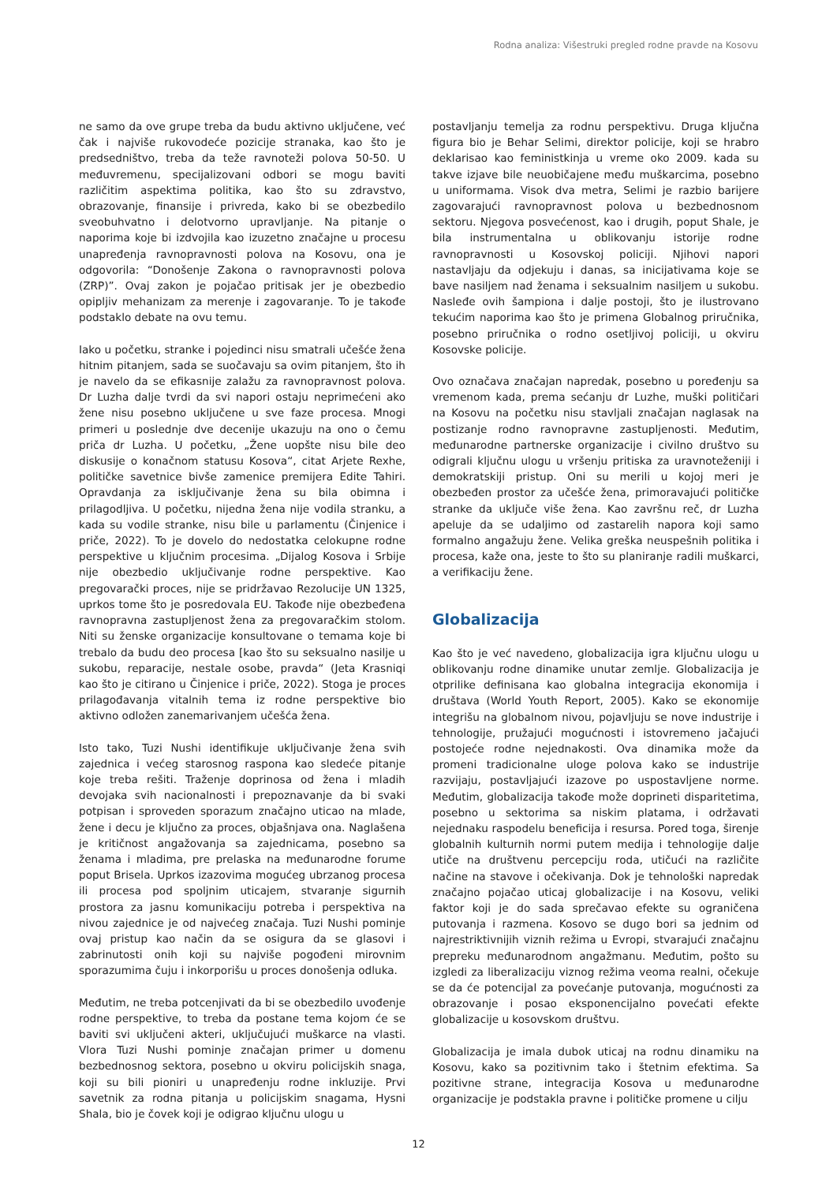Rodna analiza: Višestruki pregled rodne pravde na Kosovu
ne samo da ove grupe treba da budu aktivno uključene, već čak i najviše rukovodeće pozicije stranaka, kao što je predsedništvo, treba da teže ravnoteži polova 50-50. U međuvremenu, specijalizovani odbori se mogu baviti različitim aspektima politika, kao što su zdravstvo, obrazovanje, finansije i privreda, kako bi se obezbedilo sveobuhvatno i delotvorno upravljanje. Na pitanje o naporima koje bi izdvojila kao izuzetno značajne u procesu unapređenja ravnopravnosti polova na Kosovu, ona je odgovorila: “Donošenje Zakona o ravnopravnosti polova (ZRP)”. Ovaj zakon je pojačao pritisak jer je obezbedio opipljiv mehanizam za merenje i zagovaranje. To je takođe podstaklo debate na ovu temu.
Iako u početku, stranke i pojedinci nisu smatrali učešće žena hitnim pitanjem, sada se suočavaju sa ovim pitanjem, što ih je navelo da se efikasnije zalažu za ravnopravnost polova. Dr Luzha dalje tvrdi da svi napori ostaju neprimećeni ako žene nisu posebno uključene u sve faze procesa. Mnogi primeri u poslednje dve decenije ukazuju na ono o čemu priča dr Luzha. U početku, „Žene uopšte nisu bile deo diskusije o konačnom statusu Kosova“, citat Arjete Rexhe, političke savetnice bivše zamenice premijera Edite Tahiri. Opravdanja za isključivanje žena su bila obimna i prilagodljiva. U početku, nijedna žena nije vodila stranku, a kada su vodile stranke, nisu bile u parlamentu (Činjenice i priče, 2022). To je dovelo do nedostatka celokupne rodne perspektive u ključnim procesima. „Dijalog Kosova i Srbije nije obezbedio uključivanje rodne perspektive. Kao pregovarački proces, nije se pridržavao Rezolucije UN 1325, uprkos tome što je posredovala EU. Takođe nije obezbeđena ravnopravna zastupljenost žena za pregovaračkim stolom. Niti su ženske organizacije konsultovane o temama koje bi trebalo da budu deo procesa [kao što su seksualno nasilje u sukobu, reparacije, nestale osobe, pravda“ (Jeta Krasniqi kao što je citirano u Činjenice i priče, 2022). Stoga je proces prilagođavanja vitalnih tema iz rodne perspektive bio aktivno odložen zanemarivanjem učešća žena.
Isto tako, Tuzi Nushi identifikuje uključivanje žena svih zajednica i većeg starosnog raspona kao sledeće pitanje koje treba rešiti. Traženje doprinosa od žena i mladih devojaka svih nacionalnosti i prepoznavanje da bi svaki potpisan i sproveden sporazum značajno uticao na mlade, žene i decu je ključno za proces, objašnjava ona. Naglašena je kritičnost angažovanja sa zajednicama, posebno sa ženama i mladima, pre prelaska na međunarodne forume poput Brisela. Uprkos izazovima mogućeg ubrzanog procesa ili procesa pod spoljnim uticajem, stvaranje sigurnih prostora za jasnu komunikaciju potreba i perspektiva na nivou zajednice je od najvećeg značaja. Tuzi Nushi pominje ovaj pristup kao način da se osigura da se glasovi i zabrinutosti onih koji su najviše pogođeni mirovnim sporazumima čuju i inkorporišu u proces donošenja odluka.
Međutim, ne treba potcenjivati da bi se obezbedilo uvođenje rodne perspektive, to treba da postane tema kojom će se baviti svi uključeni akteri, uključujući muškarce na vlasti. Vlora Tuzi Nushi pominje značajan primer u domenu bezbednosnog sektora, posebno u okviru policijskih snaga, koji su bili pioniri u unapređenju rodne inkluzije. Prvi savetnik za rodna pitanja u policijskim snagama, Hysni Shala, bio je čovek koji je odigrao ključnu ulogu u
postavljanju temelja za rodnu perspektivu. Druga ključna figura bio je Behar Selimi, direktor policije, koji se hrabro deklarisao kao feministkinja u vreme oko 2009. kada su takve izjave bile neuobičajene među muškarcima, posebno u uniformama. Visok dva metra, Selimi je razbio barijere zagovarajući ravnopravnost polova u bezbednosnom sektoru. Njegova posvećenost, kao i drugih, poput Shale, je bila instrumentalna u oblikovanju istorije rodne ravnopravnosti u Kosovskoj policiji. Njihovi napori nastavljaju da odjekuju i danas, sa inicijativama koje se bave nasiljem nad ženama i seksualnim nasiljem u sukobu. Nasleđe ovih šampiona i dalje postoji, što je ilustrovano tekućim naporima kao što je primena Globalnog priručnika, posebno priručnika o rodno osetljivoj policiji, u okviru Kosovske policije.
Ovo označava značajan napredak, posebno u poređenju sa vremenom kada, prema sećanju dr Luzhe, muški političari na Kosovu na početku nisu stavljali značajan naglasak na postizanje rodno ravnopravne zastupljenosti. Međutim, međunarodne partnerske organizacije i civilno društvo su odigrali ključnu ulogu u vršenju pritiska za uravnoteženiji i demokratskiji pristup. Oni su merili u kojoj meri je obezbeđen prostor za učešće žena, primoravajući političke stranke da uključe više žena. Kao završnu reč, dr Luzha apeluje da se udaljimo od zastarelih napora koji samo formalno angažuju žene. Velika greška neuspešnih politika i procesa, kaže ona, jeste to što su planiranje radili muškarci, a verifikaciju žene.
Globalizacija
Kao što je već navedeno, globalizacija igra ključnu ulogu u oblikovanju rodne dinamike unutar zemlje. Globalizacija je otprilike definisana kao globalna integracija ekonomija i društava (World Youth Report, 2005). Kako se ekonomije integrišu na globalnom nivou, pojavljuju se nove industrije i tehnologije, pružajući mogućnosti i istovremeno jačajući postojeće rodne nejednakosti. Ova dinamika može da promeni tradicionalne uloge polova kako se industrije razvijaju, postavljajući izazove po uspostavljene norme. Međutim, globalizacija takođe može doprineti disparitetima, posebno u sektorima sa niskim platama, i održavati nejednaku raspodelu beneficija i resursa. Pored toga, širenje globalnih kulturnih normi putem medija i tehnologije dalje utiče na društvenu percepciju roda, utičući na različite načine na stavove i očekivanja. Dok je tehnološki napredak značajno pojačao uticaj globalizacije i na Kosovu, veliki faktor koji je do sada sprečavao efekte su ograničena putovanja i razmena. Kosovo se dugo bori sa jednim od najrestriktivnijih viznih režima u Evropi, stvarajući značajnu prepreku međunarodnom angažmanu. Međutim, pošto su izgledi za liberalizaciju viznog režima veoma realni, očekuje se da će potencijal za povećanje putovanja, mogućnosti za obrazovanje i posao eksponencijalno povećati efekte globalizacije u kosovskom društvu.
Globalizacija je imala dubok uticaj na rodnu dinamiku na Kosovu, kako sa pozitivnim tako i štetnim efektima. Sa pozitivne strane, integracija Kosova u međunarodne organizacije je podstakla pravne i političke promene u cilju
12